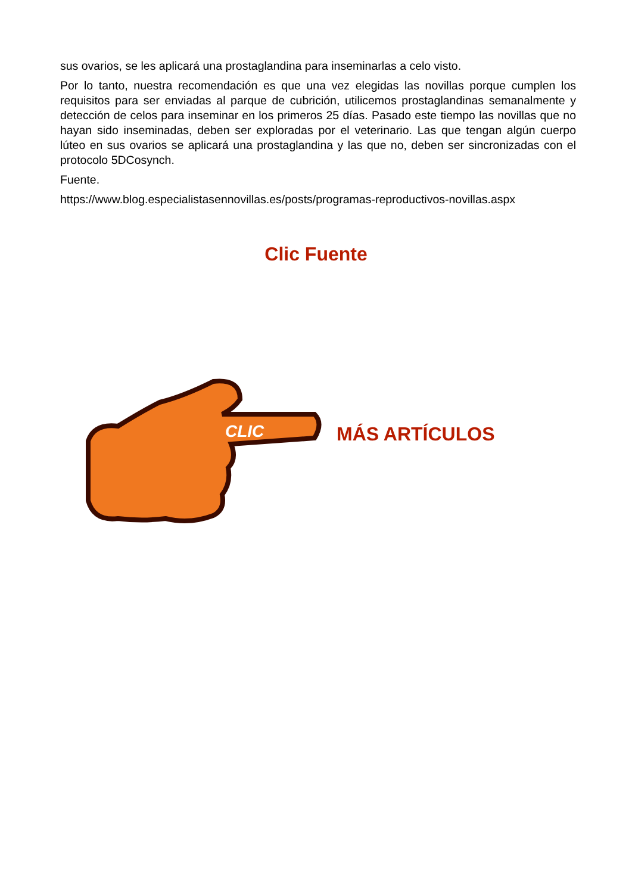sus ovarios, se les aplicará una prostaglandina para inseminarlas a celo visto.
Por lo tanto, nuestra recomendación es que una vez elegidas las novillas porque cumplen los requisitos para ser enviadas al parque de cubrición, utilicemos prostaglandinas semanalmente y detección de celos para inseminar en los primeros 25 días. Pasado este tiempo las novillas que no hayan sido inseminadas, deben ser exploradas por el veterinario. Las que tengan algún cuerpo lúteo en sus ovarios se aplicará una prostaglandina y las que no, deben ser sincronizadas con el protocolo 5DCosynch.
Fuente.
https://www.blog.especialistasennovillas.es/posts/programas-reproductivos-novillas.aspx
Clic Fuente
CLIC
MÁS ARTÍCULOS